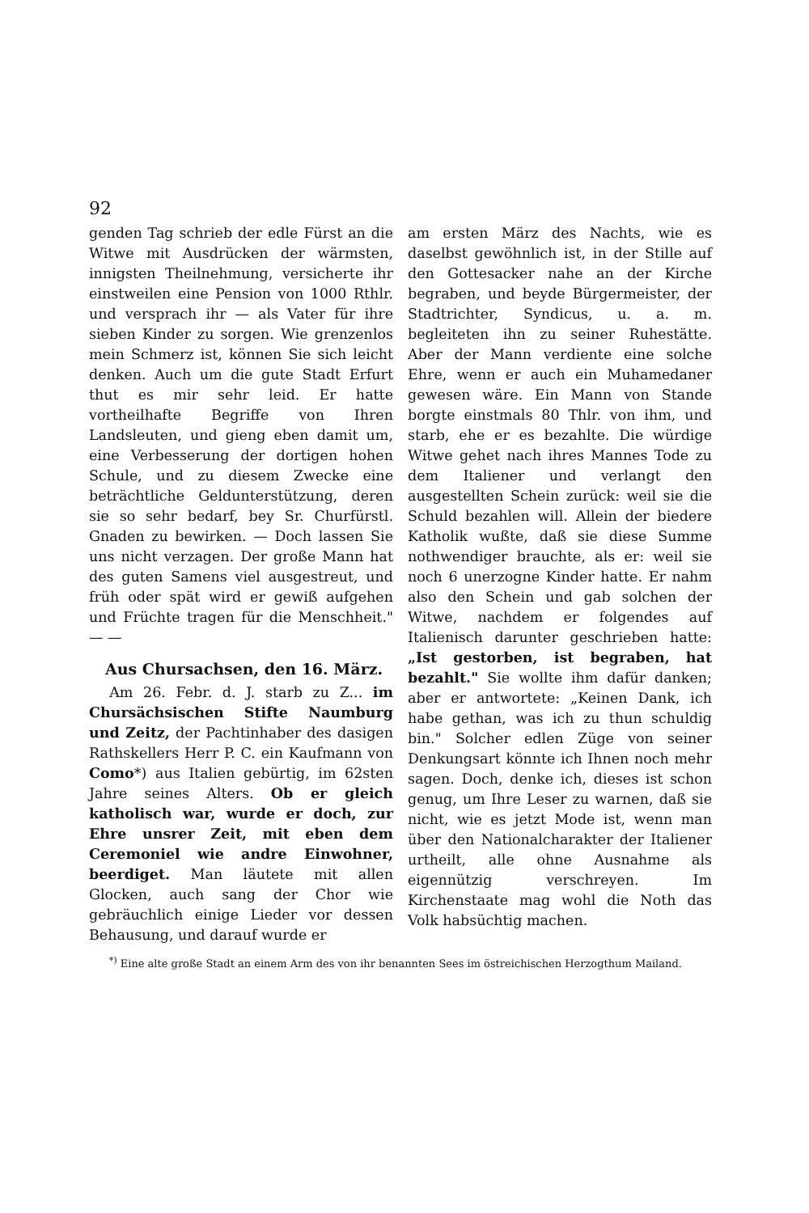92
genden Tag schrieb der edle Fürst an die Witwe mit Ausdrücken der wärmsten, innigsten Theilnehmung, versicherte ihr einstweilen eine Pension von 1000 Rthlr. und versprach ihr — als Vater für ihre sieben Kinder zu sorgen. Wie grenzenlos mein Schmerz ist, können Sie sich leicht denken. Auch um die gute Stadt Erfurt thut es mir sehr leid. Er hatte vortheilhafte Begriffe von Ihren Landsleuten, und gieng eben damit um, eine Verbesserung der dortigen hohen Schule, und zu diesem Zwecke eine beträchtliche Geldunterstützung, deren sie so sehr bedarf, bey Sr. Churfürstl. Gnaden zu bewirken. — Doch lassen Sie uns nicht verzagen. Der große Mann hat des guten Samens viel ausgestreut, und früh oder spät wird er gewiß aufgehen und Früchte tragen für die Menschheit." — —
Aus Chursachsen, den 16. März.
Am 26. Febr. d. J. starb zu Z... im Chursächsischen Stifte Naumburg und Zeitz, der Pachtinhaber des dasigen Rathskellers Herr P. C. ein Kaufmann von Como*) aus Italien gebürtig, im 62sten Jahre seines Alters. Ob er gleich katholisch war, wurde er doch, zur Ehre unsrer Zeit, mit eben dem Ceremoniel wie andre Einwohner, beerdiget. Man läutete mit allen Glocken, auch sang der Chor wie gebräuchlich einige Lieder vor dessen Behausung, und darauf wurde er
am ersten März des Nachts, wie es daselbst gewöhnlich ist, in der Stille auf den Gottesacker nahe an der Kirche begraben, und beyde Bürgermeister, der Stadtrichter, Syndicus, u. a. m. begleiteten ihn zu seiner Ruhestätte. Aber der Mann verdiente eine solche Ehre, wenn er auch ein Muhamedaner gewesen wäre. Ein Mann von Stande borgte einstmals 80 Thlr. von ihm, und starb, ehe er es bezahlte. Die würdige Witwe gehet nach ihres Mannes Tode zu dem Italiener und verlangt den ausgestellten Schein zurück: weil sie die Schuld bezahlen will. Allein der biedere Katholik wußte, daß sie diese Summe nothwendiger brauchte, als er: weil sie noch 6 unerzogne Kinder hatte. Er nahm also den Schein und gab solchen der Witwe, nachdem er folgendes auf Italienisch darunter geschrieben hatte: „Ist gestorben, ist begraben, hat bezahlt." Sie wollte ihm dafür danken; aber er antwortete: „Keinen Dank, ich habe gethan, was ich zu thun schuldig bin." Solcher edlen Züge von seiner Denkungsart könnte ich Ihnen noch mehr sagen. Doch, denke ich, dieses ist schon genug, um Ihre Leser zu warnen, daß sie nicht, wie es jetzt Mode ist, wenn man über den Nationalcharakter der Italiener urtheilt, alle ohne Ausnahme als eigennützig verschreyen. Im Kirchenstaate mag wohl die Noth das Volk habsüchtig machen.
<sup>*)</sup> Eine alte große Stadt an einem Arm des von ihr benannten Sees im östreichischen Herzogthum Mailand.